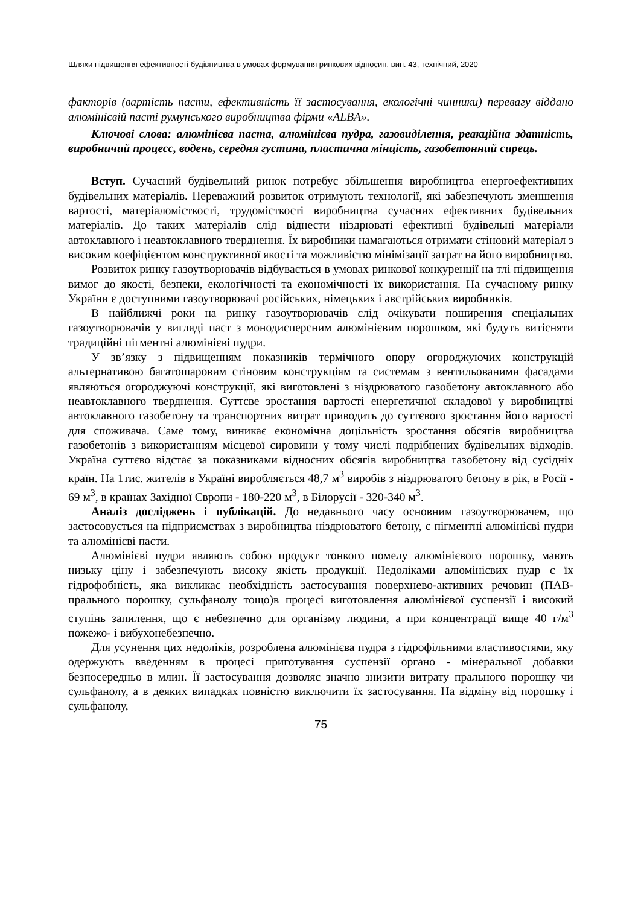Шляхи підвищення ефективності будівництва в умовах формування ринкових відносин, вип. 43, технічний, 2020
факторів (вартість пасти, ефективність її застосування, екологічні чинники) перевагу віддано алюмінієвій пасті румунського виробництва фірми «ALBA».
Ключові слова: алюмінієва паста, алюмінієва пудра, газовиділення, реакційна здатність, виробничий процесс, водень, середня густина, пластична мінцість, газобетонний сирець.
Вступ. Сучасний будівельний ринок потребує збільшення виробництва енергоефективних будівельних матеріалів. Переважний розвиток отримують технології, які забезпечують зменшення вартості, матеріаломісткості, трудомісткості виробництва сучасних ефективних будівельних матеріалів. До таких матеріалів слід віднести ніздрюваті ефективні будівельні матеріали автоклавного і неавтоклавного тверднення. Їх виробники намагаються отримати стіновий матеріал з високим коефіцієнтом конструктивної якості та можливістю мінімізації затрат на його виробництво.
Розвиток ринку газоутворювачів відбувається в умовах ринкової конкуренції на тлі підвищення вимог до якості, безпеки, екологічності та економічності їх використання. На сучасному ринку України є доступними газоутворювачі російських, німецьких і австрійських виробників.
В найближчі роки на ринку газоутворювачів слід очікувати поширення спеціальних газоутворювачів у вигляді паст з монодисперсним алюмінієвим порошком, які будуть витісняти традиційні пігментні алюмінієві пудри.
У зв’язку з підвищенням показників термічного опору огороджуючих конструкцій альтернативою багатошаровим стіновим конструкціям та системам з вентильованими фасадами являються огороджуючі конструкції, які виготовлені з ніздрюватого газобетону автоклавного або неавтоклавного тверднення. Суттєве зростання вартості енергетичної складової у виробництві автоклавного газобетону та транспортних витрат приводить до суттєвого зростання його вартості для споживача. Саме тому, виникає економічна доцільність зростання обсягів виробництва газобетонів з використанням місцевої сировини у тому числі подрібнених будівельних відходів. Україна суттєво відстає за показниками відносних обсягів виробництва газобетону від сусідніх країн. На 1тис. жителів в Україні виробляється 48,7 м<sup>3</sup> виробів з ніздрюватого бетону в рік, в Росії - 69 м<sup>3</sup>, в країнах Західної Європи - 180-220 м<sup>3</sup>, в Білорусії - 320-340 м<sup>3</sup>.
Аналіз досліджень і публікацій. До недавнього часу основним газоутворювачем, що застосовується на підприємствах з виробництва ніздрюватого бетону, є пігментні алюмінієві пудри та алюмінієві пасти.
Алюмінієві пудри являють собою продукт тонкого помелу алюмінієвого порошку, мають низьку ціну і забезпечують високу якість продукції. Недоліками алюмінієвих пудр є їх гідрофобність, яка викликає необхідність застосування поверхнево-активних речовин (ПАВ-прального порошку, сульфанолу тощо)в процесі виготовлення алюмінієвої суспензії і високий ступінь запилення, що є небезпечно для організму людини, а при концентрації вище 40 г/м<sup>3</sup> пожежо- і вибухонебезпечно.
Для усунення цих недоліків, розроблена алюмінієва пудра з гідрофільними властивостями, яку одержують введенням в процесі приготування суспензії органо - мінеральної добавки безпосередньо в млин. Її застосування дозволяє значно знизити витрату прального порошку чи сульфанолу, а в деяких випадках повністю виключити їх застосування. На відміну від порошку і сульфанолу,
75